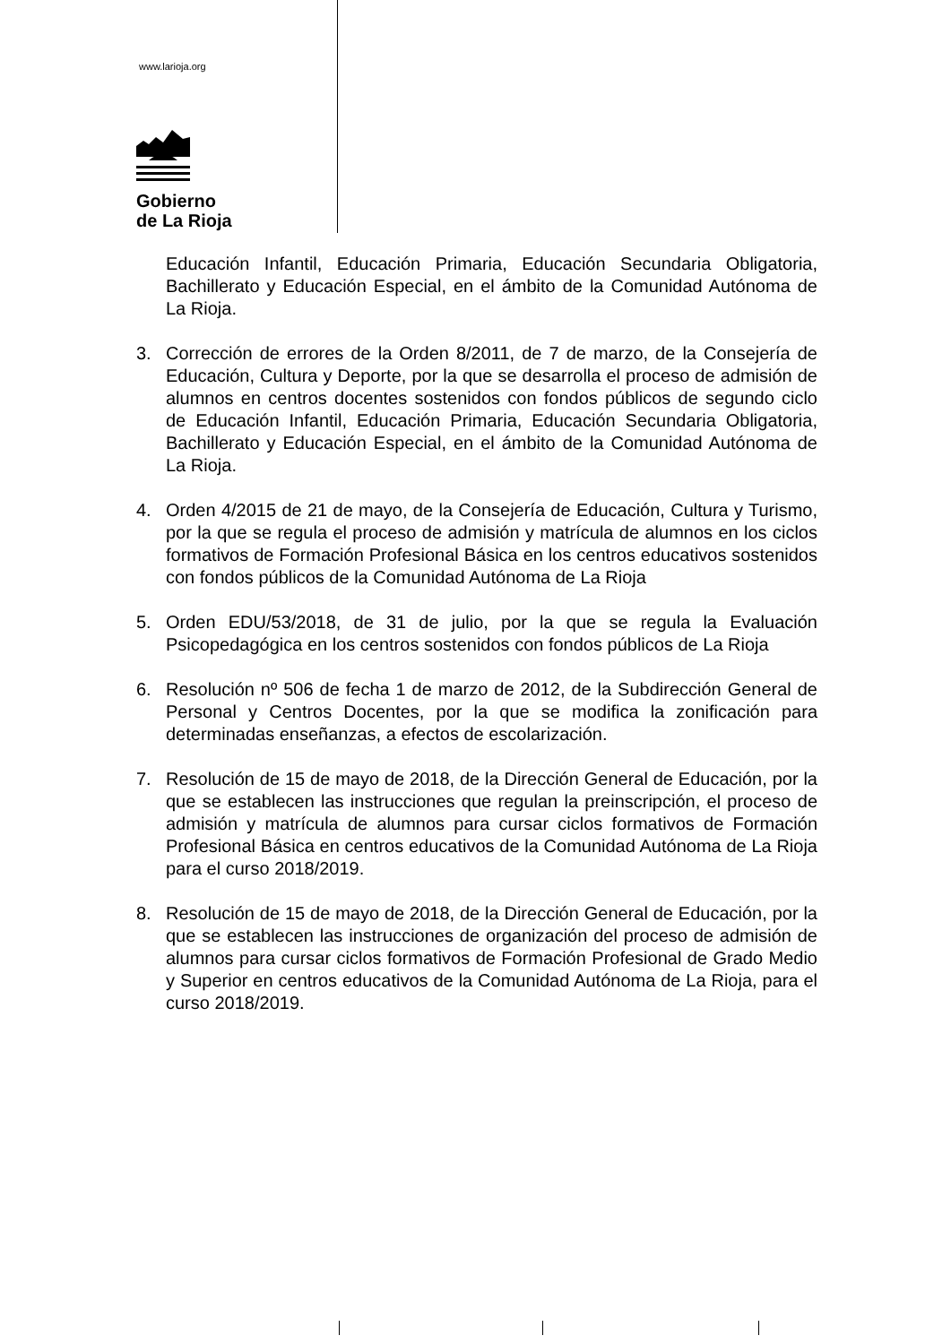www.larioja.org
Gobierno
de La Rioja
Educación Infantil, Educación Primaria, Educación Secundaria Obligatoria, Bachillerato y Educación Especial, en el ámbito de la Comunidad Autónoma de La Rioja.
3. Corrección de errores de la Orden 8/2011, de 7 de marzo, de la Consejería de Educación, Cultura y Deporte, por la que se desarrolla el proceso de admisión de alumnos en centros docentes sostenidos con fondos públicos de segundo ciclo de Educación Infantil, Educación Primaria, Educación Secundaria Obligatoria, Bachillerato y Educación Especial, en el ámbito de la Comunidad Autónoma de La Rioja.
4. Orden 4/2015 de 21 de mayo, de la Consejería de Educación, Cultura y Turismo, por la que se regula el proceso de admisión y matrícula de alumnos en los ciclos formativos de Formación Profesional Básica en los centros educativos sostenidos con fondos públicos de la Comunidad Autónoma de La Rioja
5. Orden EDU/53/2018, de 31 de julio, por la que se regula la Evaluación Psicopedagógica en los centros sostenidos con fondos públicos de La Rioja
6. Resolución nº 506 de fecha 1 de marzo de 2012, de la Subdirección General de Personal y Centros Docentes, por la que se modifica la zonificación para determinadas enseñanzas, a efectos de escolarización.
7. Resolución de 15 de mayo de 2018, de la Dirección General de Educación, por la que se establecen las instrucciones que regulan la preinscripción, el proceso de admisión y matrícula de alumnos para cursar ciclos formativos de Formación Profesional Básica en centros educativos de la Comunidad Autónoma de La Rioja para el curso 2018/2019.
8. Resolución de 15 de mayo de 2018, de la Dirección General de Educación, por la que se establecen las instrucciones de organización del proceso de admisión de alumnos para cursar ciclos formativos de Formación Profesional de Grado Medio y Superior en centros educativos de la Comunidad Autónoma de La Rioja, para el curso 2018/2019.